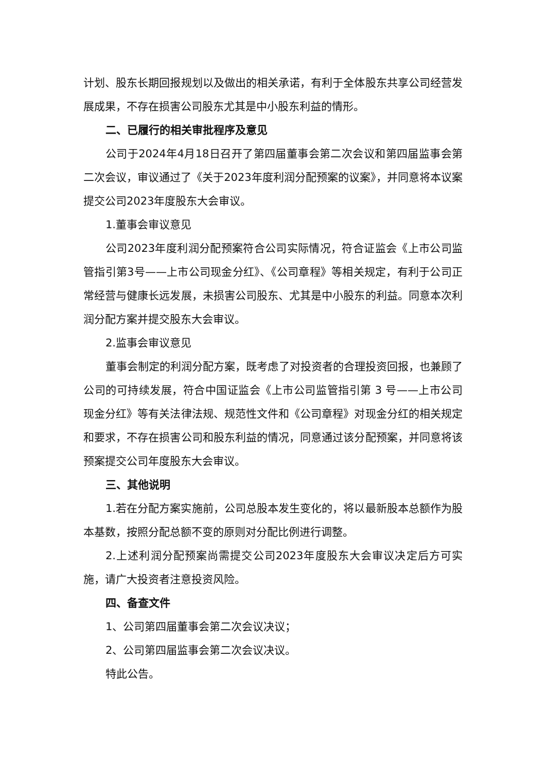计划、股东长期回报规划以及做出的相关承诺，有利于全体股东共享公司经营发展成果，不存在损害公司股东尤其是中小股东利益的情形。
二、已履行的相关审批程序及意见
公司于2024年4月18日召开了第四届董事会第二次会议和第四届监事会第二次会议，审议通过了《关于2023年度利润分配预案的议案》，并同意将本议案提交公司2023年度股东大会审议。
1.董事会审议意见
公司2023年度利润分配预案符合公司实际情况，符合证监会《上市公司监管指引第3号——上市公司现金分红》、《公司章程》等相关规定，有利于公司正常经营与健康长远发展，未损害公司股东、尤其是中小股东的利益。同意本次利润分配方案并提交股东大会审议。
2.监事会审议意见
董事会制定的利润分配方案，既考虑了对投资者的合理投资回报，也兼顾了公司的可持续发展，符合中国证监会《上市公司监管指引第 3 号——上市公司现金分红》等有关法律法规、规范性文件和《公司章程》对现金分红的相关规定和要求，不存在损害公司和股东利益的情况，同意通过该分配预案，并同意将该预案提交公司年度股东大会审议。
三、其他说明
1.若在分配方案实施前，公司总股本发生变化的，将以最新股本总额作为股本基数，按照分配总额不变的原则对分配比例进行调整。
2.上述利润分配预案尚需提交公司2023年度股东大会审议决定后方可实施，请广大投资者注意投资风险。
四、备查文件
1、公司第四届董事会第二次会议决议；
2、公司第四届监事会第二次会议决议。
特此公告。